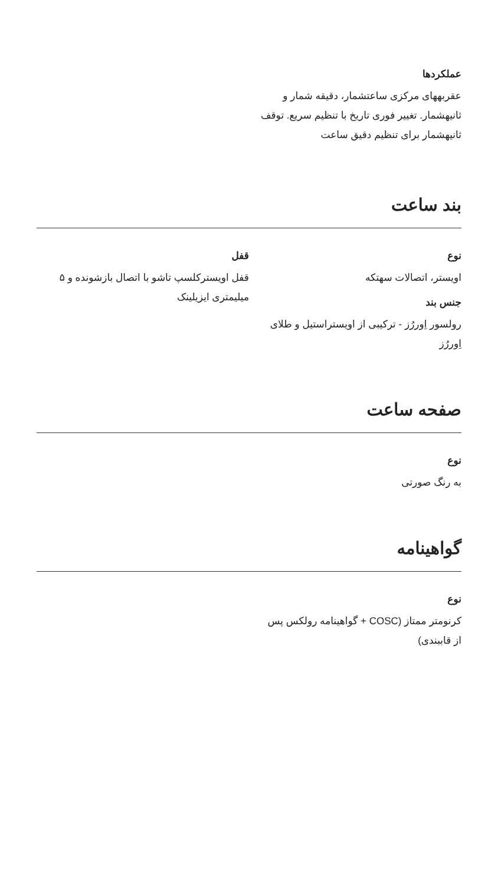عملکردها
عقربههای مرکزی ساعتشمار، دقیقه شمار و ثانیهشمار. تغییر فوری تاریخ با تنظیم سریع. توقف ثانیهشمار برای تنظیم دقیق ساعت
بند ساعت
نوع
اویستر، اتصالات سهتکه
جنس بند
رولسور اِوررُز - ترکیبی از اویستراستیل و طلای اِوررُز
قفل
قفل اویسترکلسپ تاشو با اتصال بازشونده و ۵ میلیمتری ایزیلینک
صفحه ساعت
نوع
به رنگ صورتی
گواهینامه
نوع
کرنومتر ممتاز (COSC + گواهینامه رولکس پس از قاببندی)